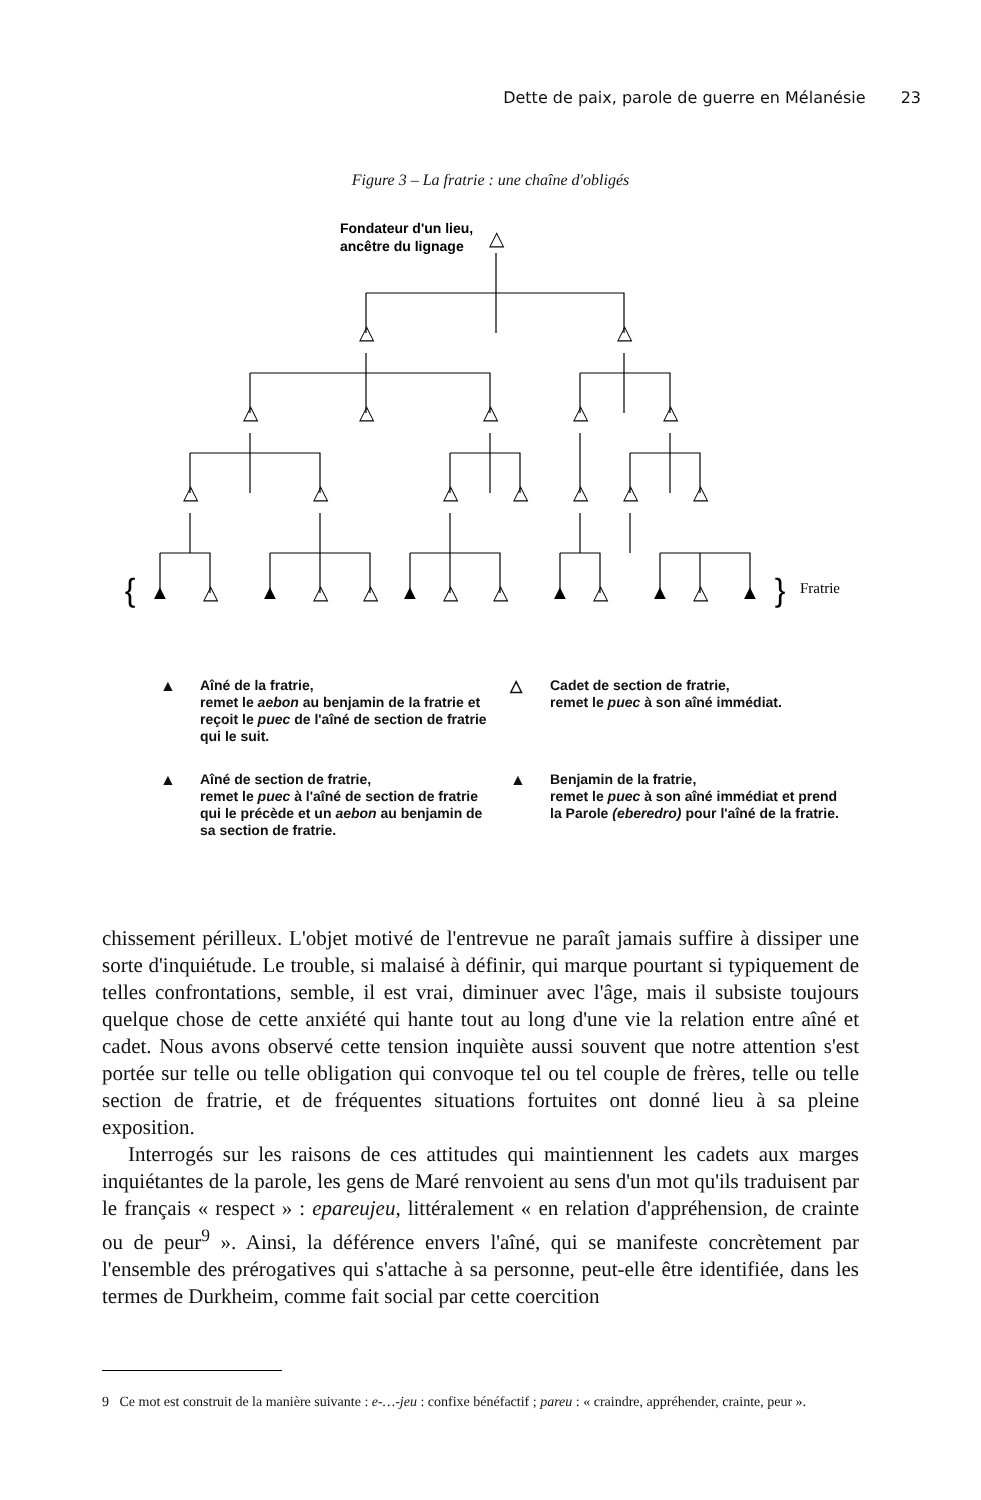Dette de paix, parole de guerre en Mélanésie 23
Figure 3 – La fratrie : une chaîne d'obligés
Fondateur d'un lieu,
ancêtre du lignage
△
△
△
△
△
△
△
△
△
△
△
△
△
△
△
▲
△
▲
△
△
▲
△
△
▲
△
▲
△
▲
{
}
Fratrie
▲ Aîné de la fratrie,
remet le aebon au benjamin de la fratrie et reçoit le puec de l'aîné de section de fratrie qui le suit.
△ Cadet de section de fratrie,
remet le puec à son aîné immédiat.
▲ Aîné de section de fratrie,
remet le puec à l'aîné de section de fratrie qui le précède et un aebon au benjamin de sa section de fratrie.
▲ Benjamin de la fratrie,
remet le puec à son aîné immédiat et prend la Parole (eberedro) pour l'aîné de la fratrie.
chissement périlleux. L'objet motivé de l'entrevue ne paraît jamais suffire à dissiper une sorte d'inquiétude. Le trouble, si malaisé à définir, qui marque pourtant si typiquement de telles confrontations, semble, il est vrai, diminuer avec l'âge, mais il subsiste toujours quelque chose de cette anxiété qui hante tout au long d'une vie la relation entre aîné et cadet. Nous avons observé cette tension inquiète aussi souvent que notre attention s'est portée sur telle ou telle obligation qui convoque tel ou tel couple de frères, telle ou telle section de fratrie, et de fréquentes situations fortuites ont donné lieu à sa pleine exposition.
Interrogés sur les raisons de ces attitudes qui maintiennent les cadets aux marges inquiétantes de la parole, les gens de Maré renvoient au sens d'un mot qu'ils traduisent par le français « respect » : epareujeu, littéralement « en relation d'appréhension, de crainte ou de peur<sup>9</sup> ». Ainsi, la déférence envers l'aîné, qui se manifeste concrètement par l'ensemble des prérogatives qui s'attache à sa personne, peut-elle être identifiée, dans les termes de Durkheim, comme fait social par cette coercition
9 Ce mot est construit de la manière suivante : e-…-jeu : confixe bénéfactif ; pareu : « craindre, appréhender, crainte, peur ».